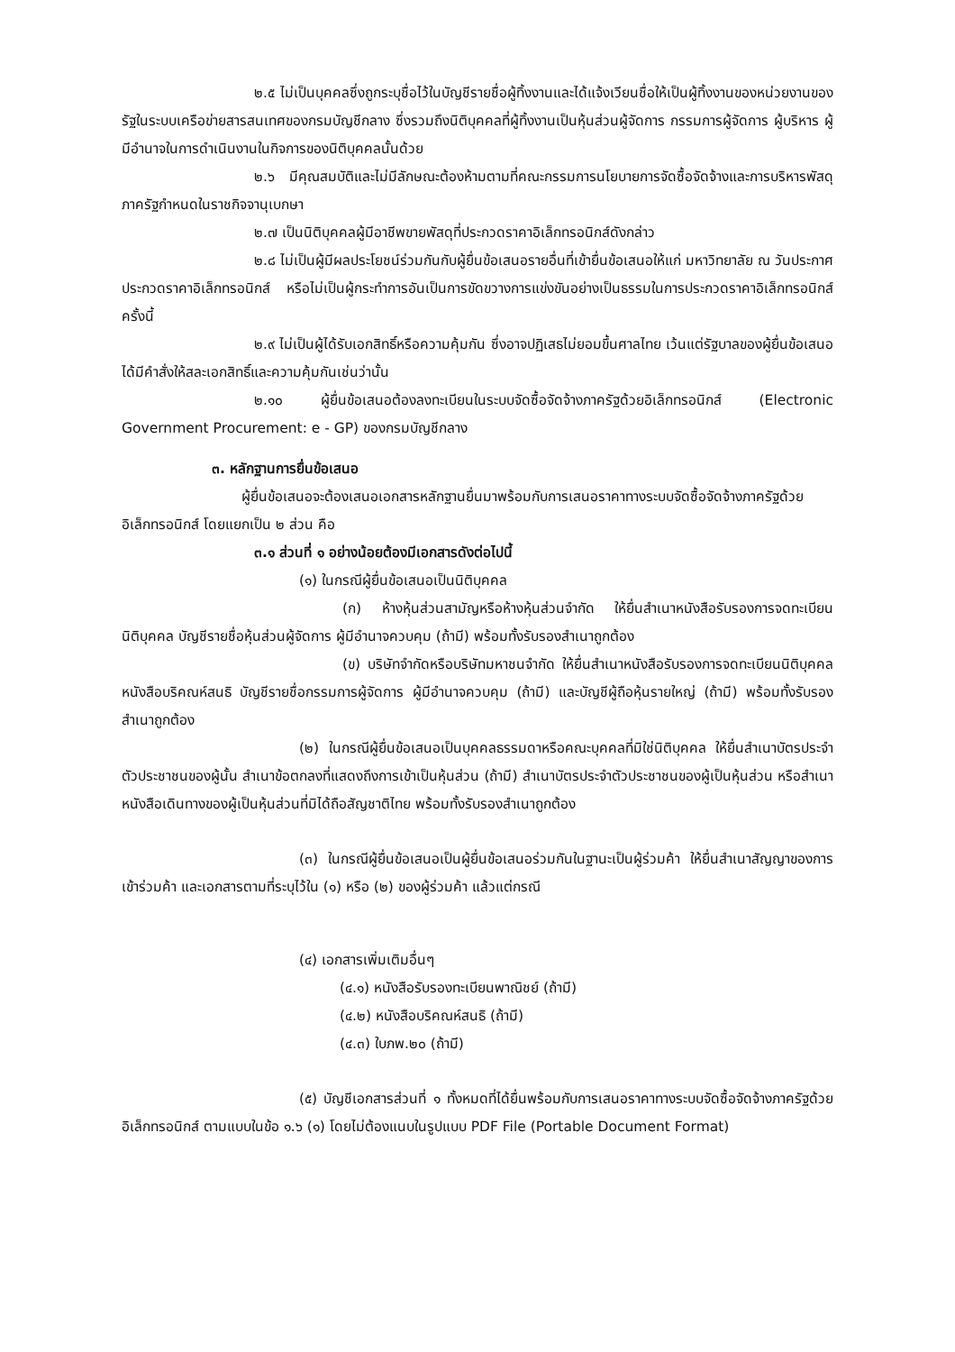๒.๕ ไม่เป็นบุคคลซึ่งถูกระบุชื่อไว้ในบัญชีรายชื่อผู้ทิ้งงานและได้แจ้งเวียนชื่อให้เป็นผู้ทิ้งงานของหน่วยงานของรัฐในระบบเครือข่ายสารสนเทศของกรมบัญชีกลาง ซึ่งรวมถึงนิติบุคคลที่ผู้ทิ้งงานเป็นหุ้นส่วนผู้จัดการ กรรมการผู้จัดการ ผู้บริหาร ผู้มีอำนาจในการดำเนินงานในกิจการของนิติบุคคลนั้นด้วย
๒.๖ มีคุณสมบัติและไม่มีลักษณะต้องห้ามตามที่คณะกรรมการนโยบายการจัดซื้อจัดจ้างและการบริหารพัสดุภาครัฐกำหนดในราชกิจจานุเบกษา
๒.๗ เป็นนิติบุคคลผู้มีอาชีพขายพัสดุที่ประกวดราคาอิเล็กทรอนิกส์ดังกล่าว
๒.๘ ไม่เป็นผู้มีผลประโยชน์ร่วมกันกับผู้ยื่นข้อเสนอรายอื่นที่เข้ายื่นข้อเสนอให้แก่ มหาวิทยาลัย ณ วันประกาศประกวดราคาอิเล็กทรอนิกส์ หรือไม่เป็นผู้กระทำการอันเป็นการขัดขวางการแข่งขันอย่างเป็นธรรมในการประกวดราคาอิเล็กทรอนิกส์ครั้งนี้
๒.๙ ไม่เป็นผู้ได้รับเอกสิทธิ์หรือความคุ้มกัน ซึ่งอาจปฏิเสธไม่ยอมขึ้นศาลไทย เว้นแต่รัฐบาลของผู้ยื่นข้อเสนอได้มีคำสั่งให้สละเอกสิทธิ์และความคุ้มกันเช่นว่านั้น
๒.๑๐ ผู้ยื่นข้อเสนอต้องลงทะเบียนในระบบจัดซื้อจัดจ้างภาครัฐด้วยอิเล็กทรอนิกส์ (Electronic Government Procurement: e - GP) ของกรมบัญชีกลาง
๓. หลักฐานการยื่นข้อเสนอ
ผู้ยื่นข้อเสนอจะต้องเสนอเอกสารหลักฐานยื่นมาพร้อมกับการเสนอราคาทางระบบจัดซื้อจัดจ้างภาครัฐด้วยอิเล็กทรอนิกส์ โดยแยกเป็น ๒ ส่วน คือ
๓.๑ ส่วนที่ ๑ อย่างน้อยต้องมีเอกสารดังต่อไปนี้
(๑) ในกรณีผู้ยื่นข้อเสนอเป็นนิติบุคคล
(ก) ห้างหุ้นส่วนสามัญหรือห้างหุ้นส่วนจำกัด ให้ยื่นสำเนาหนังสือรับรองการจดทะเบียนนิติบุคคล บัญชีรายชื่อหุ้นส่วนผู้จัดการ ผู้มีอำนาจควบคุม (ถ้ามี) พร้อมทั้งรับรองสำเนาถูกต้อง
(ข) บริษัทจำกัดหรือบริษัทมหาชนจำกัด ให้ยื่นสำเนาหนังสือรับรองการจดทะเบียนนิติบุคคล หนังสือบริคณห์สนธิ บัญชีรายชื่อกรรมการผู้จัดการ ผู้มีอำนาจควบคุม (ถ้ามี) และบัญชีผู้ถือหุ้นรายใหญ่ (ถ้ามี) พร้อมทั้งรับรองสำเนาถูกต้อง
(๒) ในกรณีผู้ยื่นข้อเสนอเป็นบุคคลธรรมดาหรือคณะบุคคลที่มิใช่นิติบุคคล ให้ยื่นสำเนาบัตรประจำตัวประชาชนของผู้นั้น สำเนาข้อตกลงที่แสดงถึงการเข้าเป็นหุ้นส่วน (ถ้ามี) สำเนาบัตรประจำตัวประชาชนของผู้เป็นหุ้นส่วน หรือสำเนาหนังสือเดินทางของผู้เป็นหุ้นส่วนที่มิได้ถือสัญชาติไทย พร้อมทั้งรับรองสำเนาถูกต้อง
(๓) ในกรณีผู้ยื่นข้อเสนอเป็นผู้ยื่นข้อเสนอร่วมกันในฐานะเป็นผู้ร่วมค้า ให้ยื่นสำเนาสัญญาของการเข้าร่วมค้า และเอกสารตามที่ระบุไว้ใน (๑) หรือ (๒) ของผู้ร่วมค้า แล้วแต่กรณี
(๔) เอกสารเพิ่มเติมอื่นๆ
(๔.๑) หนังสือรับรองทะเบียนพาณิชย์ (ถ้ามี)
(๔.๒) หนังสือบริคณห์สนธิ (ถ้ามี)
(๔.๓) ใบภพ.๒๐ (ถ้ามี)
(๕) บัญชีเอกสารส่วนที่ ๑ ทั้งหมดที่ได้ยื่นพร้อมกับการเสนอราคาทางระบบจัดซื้อจัดจ้างภาครัฐด้วยอิเล็กทรอนิกส์ ตามแบบในข้อ ๑.๖ (๑) โดยไม่ต้องแนบในรูปแบบ PDF File (Portable Document Format)